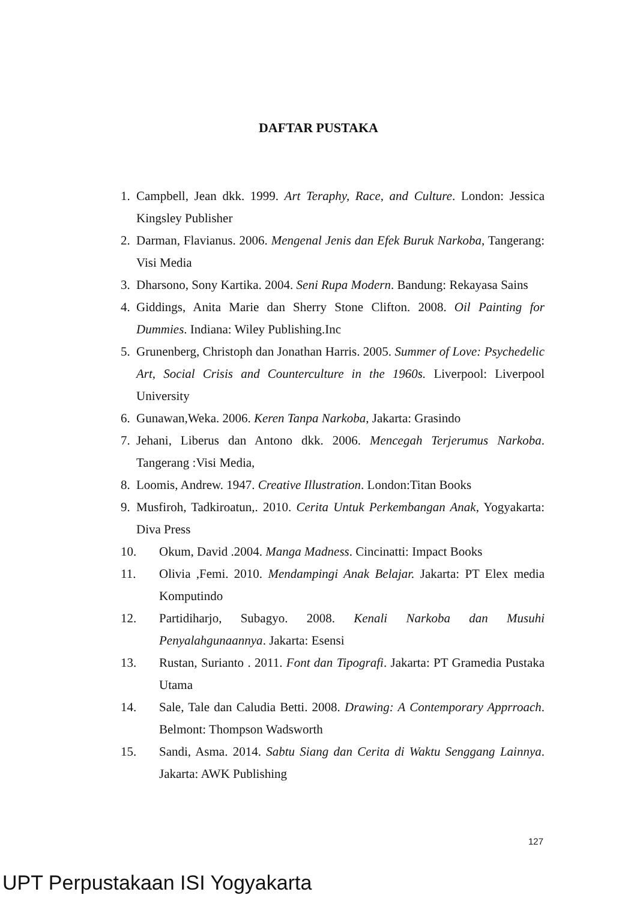DAFTAR PUSTAKA
1. Campbell, Jean dkk. 1999. Art Teraphy, Race, and Culture. London: Jessica Kingsley Publisher
2. Darman, Flavianus. 2006. Mengenal Jenis dan Efek Buruk Narkoba, Tangerang: Visi Media
3. Dharsono, Sony Kartika. 2004. Seni Rupa Modern. Bandung: Rekayasa Sains
4. Giddings, Anita Marie dan Sherry Stone Clifton. 2008. Oil Painting for Dummies. Indiana: Wiley Publishing.Inc
5. Grunenberg, Christoph dan Jonathan Harris. 2005. Summer of Love: Psychedelic Art, Social Crisis and Counterculture in the 1960s. Liverpool: Liverpool University
6. Gunawan,Weka. 2006. Keren Tanpa Narkoba, Jakarta: Grasindo
7. Jehani, Liberus dan Antono dkk. 2006. Mencegah Terjerumus Narkoba. Tangerang :Visi Media,
8. Loomis, Andrew. 1947. Creative Illustration. London:Titan Books
9. Musfiroh, Tadkiroatun,. 2010. Cerita Untuk Perkembangan Anak, Yogyakarta: Diva Press
10. Okum, David .2004. Manga Madness. Cincinatti: Impact Books
11. Olivia ,Femi. 2010. Mendampingi Anak Belajar. Jakarta: PT Elex media Komputindo
12. Partidiharjo, Subagyo. 2008. Kenali Narkoba dan Musuhi Penyalahgunaannya. Jakarta: Esensi
13. Rustan, Surianto . 2011. Font dan Tipografi. Jakarta: PT Gramedia Pustaka Utama
14. Sale, Tale dan Caludia Betti. 2008. Drawing: A Contemporary Apprroach. Belmont: Thompson Wadsworth
15. Sandi, Asma. 2014. Sabtu Siang dan Cerita di Waktu Senggang Lainnya. Jakarta: AWK Publishing
127
UPT Perpustakaan ISI Yogyakarta